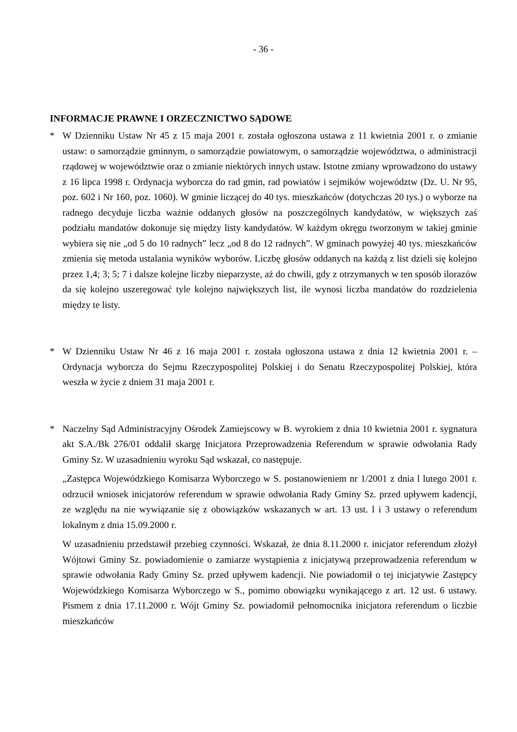- 36 -
INFORMACJE PRAWNE I ORZECZNICTWO SĄDOWE
* W Dzienniku Ustaw Nr 45 z 15 maja 2001 r. została ogłoszona ustawa z 11 kwietnia 2001 r. o zmianie ustaw: o samorządzie gminnym, o samorządzie powiatowym, o samorządzie województwa, o administracji rządowej w województwie oraz o zmianie niektórych innych ustaw. Istotne zmiany wprowadzono do ustawy z 16 lipca 1998 r. Ordynacja wyborcza do rad gmin, rad powiatów i sejmików województw (Dz. U. Nr 95, poz. 602 i Nr 160, poz. 1060). W gminie liczącej do 40 tys. mieszkańców (dotychczas 20 tys.) o wyborze na radnego decyduje liczba ważnie oddanych głosów na poszczególnych kandydatów, w większych zaś podziału mandatów dokonuje się między listy kandydatów. W każdym okręgu tworzonym w takiej gminie wybiera się nie „od 5 do 10 radnych” lecz „od 8 do 12 radnych”. W gminach powyżej 40 tys. mieszkańców zmienia się metoda ustalania wyników wyborów. Liczbę głosów oddanych na każdą z list dzieli się kolejno przez 1,4; 3; 5; 7 i dalsze kolejne liczby nieparzyste, aż do chwili, gdy z otrzymanych w ten sposób ilorazów da się kolejno uszeregować tyle kolejno największych list, ile wynosi liczba mandatów do rozdzielenia między te listy.
* W Dzienniku Ustaw Nr 46 z 16 maja 2001 r. została ogłoszona ustawa z dnia 12 kwietnia 2001 r. – Ordynacja wyborcza do Sejmu Rzeczypospolitej Polskiej i do Senatu Rzeczypospolitej Polskiej, która weszła w życie z dniem 31 maja 2001 r.
* Naczelny Sąd Administracyjny Ośrodek Zamiejscowy w B. wyrokiem z dnia 10 kwietnia 2001 r. sygnatura akt S.A./Bk 276/01 oddalił skargę Inicjatora Przeprowadzenia Referendum w sprawie odwołania Rady Gminy Sz. W uzasadnieniu wyroku Sąd wskazał, co następuje.
„Zastępca Wojewódzkiego Komisarza Wyborczego w S. postanowieniem nr 1/2001 z dnia l lutego 2001 r. odrzucił wniosek inicjatorów referendum w sprawie odwołania Rady Gminy Sz. przed upływem kadencji, ze względu na nie wywiązanie się z obowiązków wskazanych w art. 13 ust. l i 3 ustawy o referendum lokalnym z dnia 15.09.2000 r.
W uzasadnieniu przedstawił przebieg czynności. Wskazał, że dnia 8.11.2000 r. inicjator referendum złożył Wójtowi Gminy Sz. powiadomienie o zamiarze wystąpienia z inicjatywą przeprowadzenia referendum w sprawie odwołania Rady Gminy Sz. przed upływem kadencji. Nie powiadomił o tej inicjatywie Zastępcy Wojewódzkiego Komisarza Wyborczego w S., pomimo obowiązku wynikającego z art. 12 ust. 6 ustawy. Pismem z dnia 17.11.2000 r. Wójt Gminy Sz. powiadomił pełnomocnika inicjatora referendum o liczbie mieszkańców